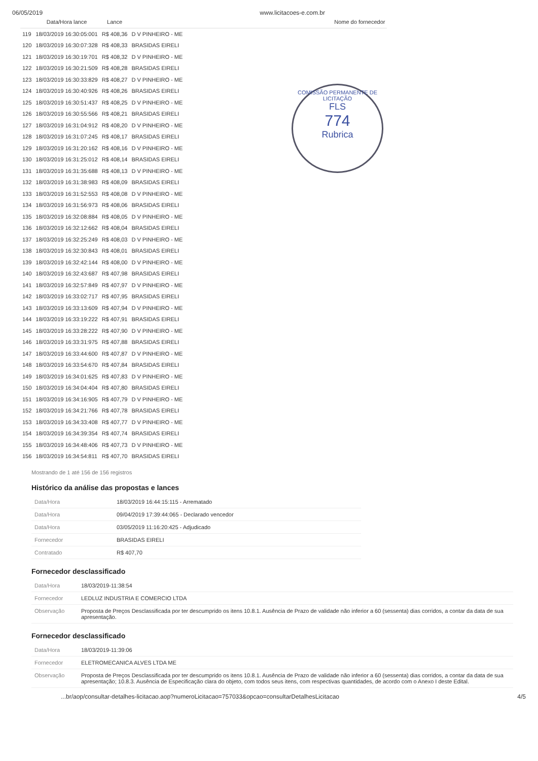06/05/2019 www.licitacoes-e.com.br
| | Data/Hora lance | Lance | Nome do fornecedor |
| --- | --- | --- | --- |
| 119 | 18/03/2019 16:30:05:001 | R$ 408,36 | D V PINHEIRO - ME |
| 120 | 18/03/2019 16:30:07:328 | R$ 408,33 | BRASIDAS EIRELI |
| 121 | 18/03/2019 16:30:19:701 | R$ 408,32 | D V PINHEIRO - ME |
| 122 | 18/03/2019 16:30:21:509 | R$ 408,28 | BRASIDAS EIRELI |
| 123 | 18/03/2019 16:30:33:829 | R$ 408,27 | D V PINHEIRO - ME |
| 124 | 18/03/2019 16:30:40:926 | R$ 408,26 | BRASIDAS EIRELI |
| 125 | 18/03/2019 16:30:51:437 | R$ 408,25 | D V PINHEIRO - ME |
| 126 | 18/03/2019 16:30:55:566 | R$ 408,21 | BRASIDAS EIRELI |
| 127 | 18/03/2019 16:31:04:912 | R$ 408,20 | D V PINHEIRO - ME |
| 128 | 18/03/2019 16:31:07:245 | R$ 408,17 | BRASIDAS EIRELI |
| 129 | 18/03/2019 16:31:20:162 | R$ 408,16 | D V PINHEIRO - ME |
| 130 | 18/03/2019 16:31:25:012 | R$ 408,14 | BRASIDAS EIRELI |
| 131 | 18/03/2019 16:31:35:688 | R$ 408,13 | D V PINHEIRO - ME |
| 132 | 18/03/2019 16:31:38:983 | R$ 408,09 | BRASIDAS EIRELI |
| 133 | 18/03/2019 16:31:52:553 | R$ 408,08 | D V PINHEIRO - ME |
| 134 | 18/03/2019 16:31:56:973 | R$ 408,06 | BRASIDAS EIRELI |
| 135 | 18/03/2019 16:32:08:884 | R$ 408,05 | D V PINHEIRO - ME |
| 136 | 18/03/2019 16:32:12:662 | R$ 408,04 | BRASIDAS EIRELI |
| 137 | 18/03/2019 16:32:25:249 | R$ 408,03 | D V PINHEIRO - ME |
| 138 | 18/03/2019 16:32:30:843 | R$ 408,01 | BRASIDAS EIRELI |
| 139 | 18/03/2019 16:32:42:144 | R$ 408,00 | D V PINHEIRO - ME |
| 140 | 18/03/2019 16:32:43:687 | R$ 407,98 | BRASIDAS EIRELI |
| 141 | 18/03/2019 16:32:57:849 | R$ 407,97 | D V PINHEIRO - ME |
| 142 | 18/03/2019 16:33:02:717 | R$ 407,95 | BRASIDAS EIRELI |
| 143 | 18/03/2019 16:33:13:609 | R$ 407,94 | D V PINHEIRO - ME |
| 144 | 18/03/2019 16:33:19:222 | R$ 407,91 | BRASIDAS EIRELI |
| 145 | 18/03/2019 16:33:28:222 | R$ 407,90 | D V PINHEIRO - ME |
| 146 | 18/03/2019 16:33:31:975 | R$ 407,88 | BRASIDAS EIRELI |
| 147 | 18/03/2019 16:33:44:600 | R$ 407,87 | D V PINHEIRO - ME |
| 148 | 18/03/2019 16:33:54:670 | R$ 407,84 | BRASIDAS EIRELI |
| 149 | 18/03/2019 16:34:01:625 | R$ 407,83 | D V PINHEIRO - ME |
| 150 | 18/03/2019 16:34:04:404 | R$ 407,80 | BRASIDAS EIRELI |
| 151 | 18/03/2019 16:34:16:905 | R$ 407,79 | D V PINHEIRO - ME |
| 152 | 18/03/2019 16:34:21:766 | R$ 407,78 | BRASIDAS EIRELI |
| 153 | 18/03/2019 16:34:33:408 | R$ 407,77 | D V PINHEIRO - ME |
| 154 | 18/03/2019 16:34:39:354 | R$ 407,74 | BRASIDAS EIRELI |
| 155 | 18/03/2019 16:34:48:406 | R$ 407,73 | D V PINHEIRO - ME |
| 156 | 18/03/2019 16:34:54:811 | R$ 407,70 | BRASIDAS EIRELI |
Mostrando de 1 até 156 de 156 registros
COMISSÃO PERMANENTE DE LICITAÇÃO
FLS
774
Rubrica
Histórico da análise das propostas e lances
| Data/Hora | 18/03/2019 16:44:15:115 - Arrematado |
| Data/Hora | 09/04/2019 17:39:44:065 - Declarado vencedor |
| Data/Hora | 03/05/2019 11:16:20:425 - Adjudicado |
| Fornecedor | BRASIDAS EIRELI |
| Contratado | R$ 407,70 |
Fornecedor desclassificado
| Data/Hora | 18/03/2019-11:38:54 |
| Fornecedor | LEDLUZ INDUSTRIA E COMERCIO LTDA |
| Observação | Proposta de Preços Desclassificada por ter descumprido os itens 10.8.1. Ausência de Prazo de validade não inferior a 60 (sessenta) dias corridos, a contar da data de sua apresentação. |
Fornecedor desclassificado
| Data/Hora | 18/03/2019-11:39:06 |
| Fornecedor | ELETROMECANICA ALVES LTDA ME |
| Observação | Proposta de Preços Desclassificada por ter descumprido os itens 10.8.1. Ausência de Prazo de validade não inferior a 60 (sessenta) dias corridos, a contar da data de sua apresentação; 10.8.3. Ausência de Especificação clara do objeto, com todos seus itens, com respectivas quantidades, de acordo com o Anexo I deste Edital. |
...br/aop/consultar-detalhes-licitacao.aop?numeroLicitacao=757033&opcao=consultarDetalhesLicitacao 4/5